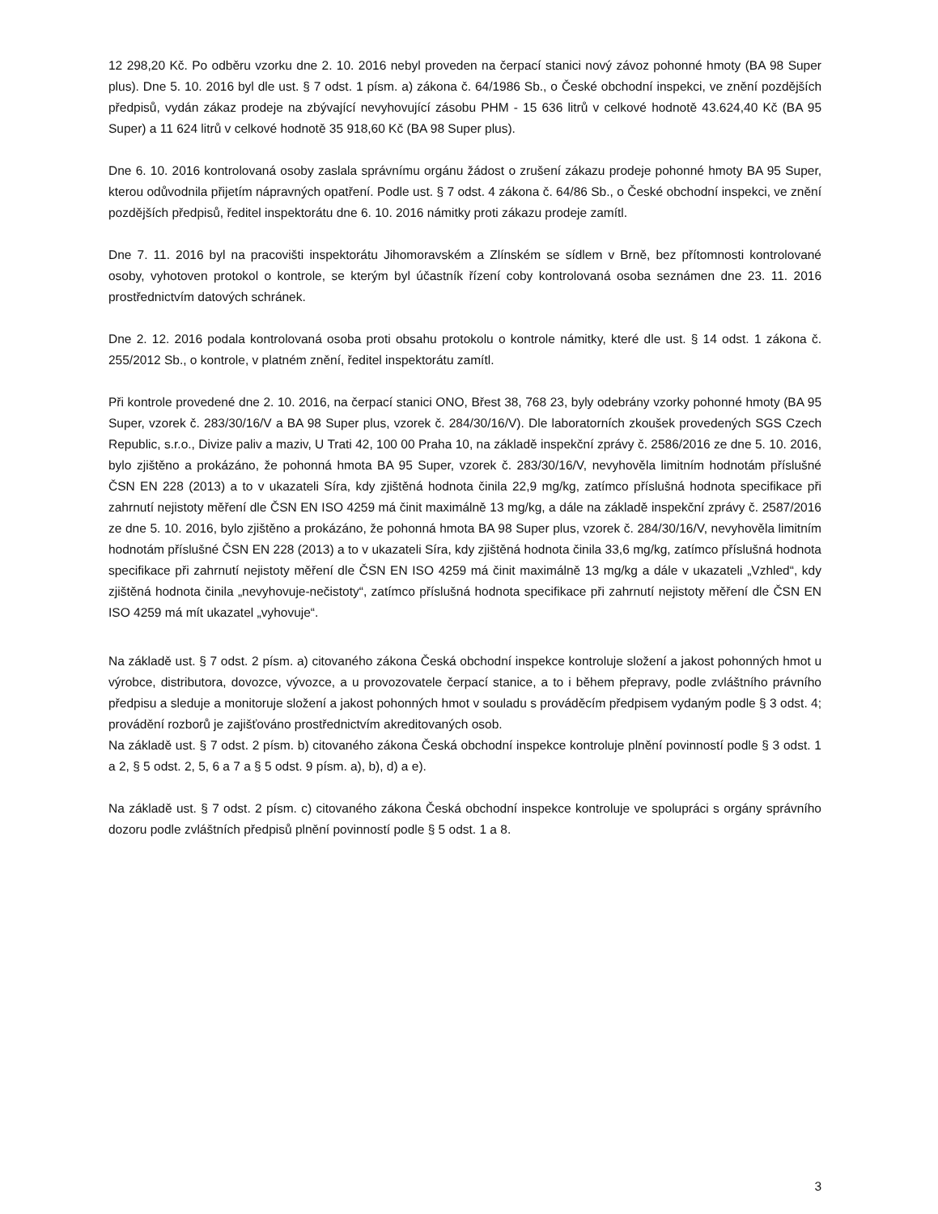12 298,20 Kč. Po odběru vzorku dne 2. 10. 2016 nebyl proveden na čerpací stanici nový závoz pohonné hmoty (BA 98 Super plus). Dne 5. 10. 2016 byl dle ust. § 7 odst. 1 písm. a) zákona č. 64/1986 Sb., o České obchodní inspekci, ve znění pozdějších předpisů, vydán zákaz prodeje na zbývající nevyhovující zásobu PHM - 15 636 litrů v celkové hodnotě 43.624,40 Kč (BA 95 Super) a 11 624 litrů v celkové hodnotě 35 918,60 Kč (BA 98 Super plus).
Dne 6. 10. 2016 kontrolovaná osoby zaslala správnímu orgánu žádost o zrušení zákazu prodeje pohonné hmoty BA 95 Super, kterou odůvodnila přijetím nápravných opatření. Podle ust. § 7 odst. 4 zákona č. 64/86 Sb., o České obchodní inspekci, ve znění pozdějších předpisů, ředitel inspektorátu dne 6. 10. 2016 námitky proti zákazu prodeje zamítl.
Dne 7. 11. 2016 byl na pracovišti inspektorátu Jihomoravském a Zlínském se sídlem v Brně, bez přítomnosti kontrolované osoby, vyhotoven protokol o kontrole, se kterým byl účastník řízení coby kontrolovaná osoba seznámen dne 23. 11. 2016 prostřednictvím datových schránek.
Dne 2. 12. 2016 podala kontrolovaná osoba proti obsahu protokolu o kontrole námitky, které dle ust. § 14 odst. 1 zákona č. 255/2012 Sb., o kontrole, v platném znění, ředitel inspektorátu zamítl.
Při kontrole provedené dne 2. 10. 2016, na čerpací stanici ONO, Břest 38, 768 23, byly odebrány vzorky pohonné hmoty (BA 95 Super, vzorek č. 283/30/16/V a BA 98 Super plus, vzorek č. 284/30/16/V). Dle laboratorních zkoušek provedených SGS Czech Republic, s.r.o., Divize paliv a maziv, U Trati 42, 100 00 Praha 10, na základě inspekční zprávy č. 2586/2016 ze dne 5. 10. 2016, bylo zjištěno a prokázáno, že pohonná hmota BA 95 Super, vzorek č. 283/30/16/V, nevyhověla limitním hodnotám příslušné ČSN EN 228 (2013) a to v ukazateli Síra, kdy zjištěná hodnota činila 22,9 mg/kg, zatímco příslušná hodnota specifikace při zahrnutí nejistoty měření dle ČSN EN ISO 4259 má činit maximálně 13 mg/kg, a dále na základě inspekční zprávy č. 2587/2016 ze dne 5. 10. 2016, bylo zjištěno a prokázáno, že pohonná hmota BA 98 Super plus, vzorek č. 284/30/16/V, nevyhověla limitním hodnotám příslušné ČSN EN 228 (2013) a to v ukazateli Síra, kdy zjištěná hodnota činila 33,6 mg/kg, zatímco příslušná hodnota specifikace při zahrnutí nejistoty měření dle ČSN EN ISO 4259 má činit maximálně 13 mg/kg a dále v ukazateli „Vzhled“, kdy zjištěná hodnota činila „nevyhovuje-nečistoty“, zatímco příslušná hodnota specifikace při zahrnutí nejistoty měření dle ČSN EN ISO 4259 má mít ukazatel „vyhovuje“.
Na základě ust. § 7 odst. 2 písm. a) citovaného zákona Česká obchodní inspekce kontroluje složení a jakost pohonných hmot u výrobce, distributora, dovozce, vývozce, a u provozovatele čerpací stanice, a to i během přepravy, podle zvláštního právního předpisu a sleduje a monitoruje složení a jakost pohonných hmot v souladu s prováděcím předpisem vydaným podle § 3 odst. 4; provádění rozborů je zajišťováno prostřednictvím akreditovaných osob.
Na základě ust. § 7 odst. 2 písm. b) citovaného zákona Česká obchodní inspekce kontroluje plnění povinností podle § 3 odst. 1 a 2, § 5 odst. 2, 5, 6 a 7 a § 5 odst. 9 písm. a), b), d) a e).
Na základě ust. § 7 odst. 2 písm. c) citovaného zákona Česká obchodní inspekce kontroluje ve spolupráci s orgány správního dozoru podle zvláštních předpisů plnění povinností podle § 5 odst. 1 a 8.
3